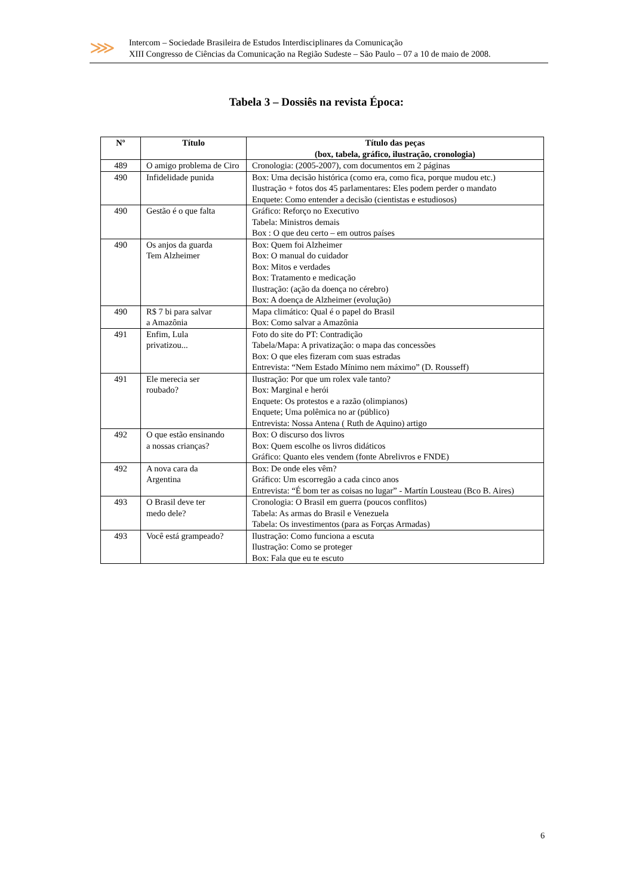⋙
Intercom – Sociedade Brasileira de Estudos Interdisciplinares da Comunicação
XIII Congresso de Ciências da Comunicação na Região Sudeste – São Paulo – 07 a 10 de maio de 2008.
Tabela 3 – Dossiês na revista Época:
| Nº | Título | Título das peças (box, tabela, gráfico, ilustração, cronologia) |
| --- | --- | --- |
| 489 | O amigo problema de Ciro | Cronologia: (2005-2007), com documentos em 2 páginas |
| 490 | Infidelidade punida | Box: Uma decisão histórica (como era, como fica, porque mudou etc.) Ilustração + fotos dos 45 parlamentares: Eles podem perder o mandato Enquete: Como entender a decisão (cientistas e estudiosos) |
| 490 | Gestão é o que falta | Gráfico: Reforço no Executivo Tabela: Ministros demais Box : O que deu certo – em outros países |
| 490 | Os anjos da guarda Tem Alzheimer | Box: Quem foi Alzheimer Box: O manual do cuidador Box: Mitos e verdades Box: Tratamento e medicação Ilustração: (ação da doença no cérebro) Box: A doença de Alzheimer (evolução) |
| 490 | R$ 7 bi para salvar a Amazônia | Mapa climático: Qual é o papel do Brasil Box: Como salvar a Amazônia |
| 491 | Enfim, Lula privatizou... | Foto do site do PT: Contradição Tabela/Mapa: A privatização: o mapa das concessões Box: O que eles fizeram com suas estradas Entrevista: “Nem Estado Mínimo nem máximo” (D. Rousseff) |
| 491 | Ele merecia ser roubado? | Ilustração: Por que um rolex vale tanto? Box: Marginal e herói Enquete: Os protestos e a razão (olimpianos) Enquete; Uma polêmica no ar (público) Entrevista: Nossa Antena ( Ruth de Aquino) artigo |
| 492 | O que estão ensinando a nossas crianças? | Box: O discurso dos livros Box: Quem escolhe os livros didáticos Gráfico: Quanto eles vendem (fonte Abrelivros e FNDE) |
| 492 | A nova cara da Argentina | Box: De onde eles vêm? Gráfico: Um escorregão a cada cinco anos Entrevista: “É bom ter as coisas no lugar” - Martín Lousteau (Bco B. Aires) |
| 493 | O Brasil deve ter medo dele? | Cronologia: O Brasil em guerra (poucos conflitos) Tabela: As armas do Brasil e Venezuela Tabela: Os investimentos (para as Forças Armadas) |
| 493 | Você está grampeado? | Ilustração: Como funciona a escuta Ilustração: Como se proteger Box: Fala que eu te escuto |
6